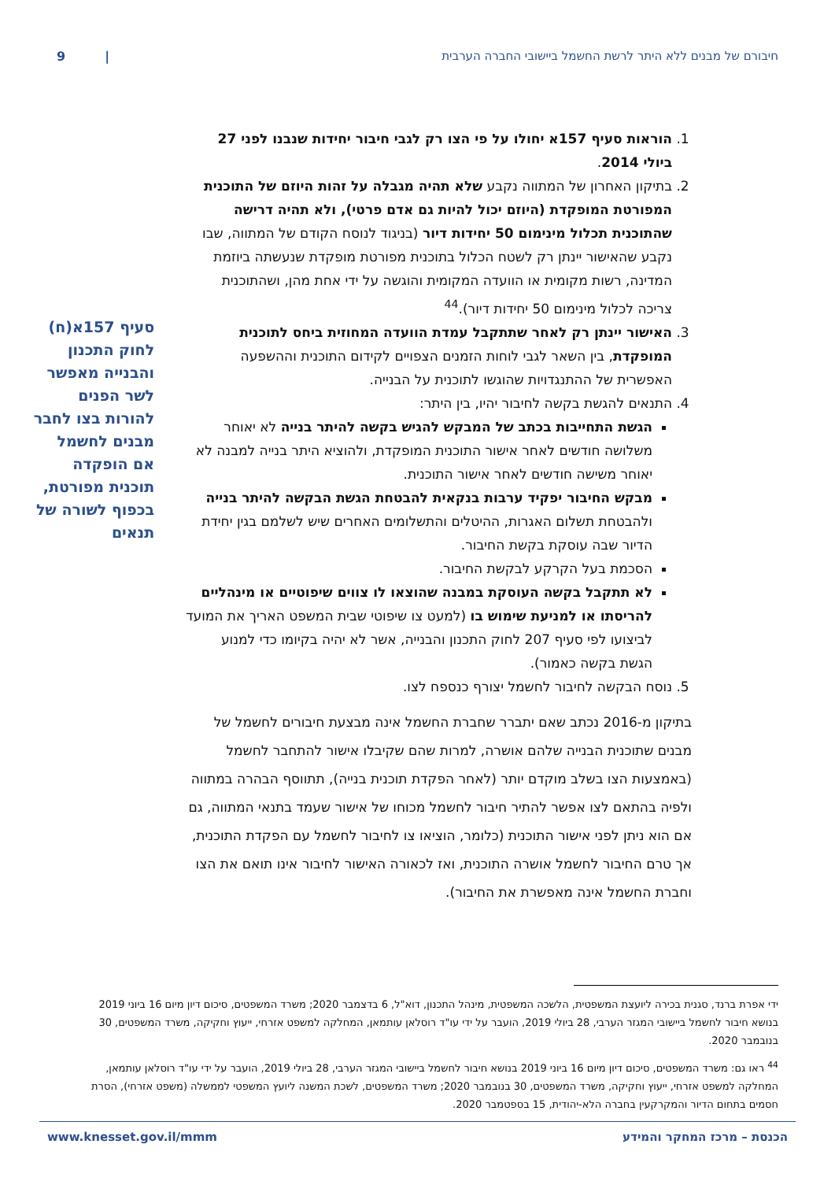חיבורם של מבנים ללא היתר לרשת החשמל ביישובי החברה הערבית | 9
1. הוראות סעיף 157א יחולו על פי הצו רק לגבי חיבור יחידות שנבנו לפני 27 ביולי 2014.
2. בתיקון האחרון של המתווה נקבע שלא תהיה מגבלה על זהות היוזם של התוכנית המפורטת המופקדת (היוזם יכול להיות גם אדם פרטי), ולא תהיה דרישה שהתוכנית תכלול מינימום 50 יחידות דיור (בניגוד לנוסח הקודם של המתווה, שבו נקבע שהאישור יינתן רק לשטח הכלול בתוכנית מפורטת מופקדת שנעשתה ביוזמת המדינה, רשות מקומית או הוועדה המקומית והוגשה על ידי אחת מהן, ושהתוכנית צריכה לכלול מינימום 50 יחידות דיור).<sup>44</sup>
3. האישור יינתן רק לאחר שתתקבל עמדת הוועדה המחוזית ביחס לתוכנית המופקדת, בין השאר לגבי לוחות הזמנים הצפויים לקידום התוכנית וההשפעה האפשרית של ההתנגדויות שהוגשו לתוכנית על הבנייה.
4. התנאים להגשת בקשה לחיבור יהיו, בין היתר:
הגשת התחייבות בכתב של המבקש להגיש בקשה להיתר בנייה לא יאוחר משלושה חודשים לאחר אישור התוכנית המופקדת, ולהוציא היתר בנייה למבנה לא יאוחר משישה חודשים לאחר אישור התוכנית.
מבקש החיבור יפקיד ערבות בנקאית להבטחת הגשת הבקשה להיתר בנייה ולהבטחת תשלום האגרות, ההיטלים והתשלומים האחרים שיש לשלמם בגין יחידת הדיור שבה עוסקת בקשת החיבור.
הסכמת בעל הקרקע לבקשת החיבור.
לא תתקבל בקשה העוסקת במבנה שהוצאו לו צווים שיפוטיים או מינהליים להריסתו או למניעת שימוש בו (למעט צו שיפוטי שבית המשפט האריך את המועד לביצועו לפי סעיף 207 לחוק התכנון והבנייה, אשר לא יהיה בקיומו כדי למנוע הגשת בקשה כאמור).
5. נוסח הבקשה לחיבור לחשמל יצורף כנספח לצו.
בתיקון מ-2016 נכתב שאם יתברר שחברת החשמל אינה מבצעת חיבורים לחשמל של מבנים שתוכנית הבנייה שלהם אושרה, למרות שהם שקיבלו אישור להתחבר לחשמל (באמצעות הצו בשלב מוקדם יותר (לאחר הפקדת תוכנית בנייה), תתווסף הבהרה במתווה ולפיה בהתאם לצו אפשר להתיר חיבור לחשמל מכוחו של אישור שעמד בתנאי המתווה, גם אם הוא ניתן לפני אישור התוכנית (כלומר, הוציאו צו לחיבור לחשמל עם הפקדת התוכנית, אך טרם החיבור לחשמל אושרה התוכנית, ואז לכאורה האישור לחיבור אינו תואם את הצו וחברת החשמל אינה מאפשרת את החיבור).
סעיף 157א(ח) לחוק התכנון והבנייה מאפשר לשר הפנים להורות בצו לחבר מבנים לחשמל אם הופקדה תוכנית מפורטת, בכפוף לשורה של תנאים
ידי אפרת ברנד, סגנית בכירה ליועצת המשפטית, הלשכה המשפטית, מינהל התכנון, דוא"ל, 6 בדצמבר 2020; משרד המשפטים, סיכום דיון מיום 16 ביוני 2019 בנושא חיבור לחשמל ביישובי המגזר הערבי, 28 ביולי 2019, הועבר על ידי עו"ד רוסלאן עותמאן, המחלקה למשפט אזרחי, ייעוץ וחקיקה, משרד המשפטים, 30 בנובמבר 2020.
<sup>44</sup> ראו גם: משרד המשפטים, סיכום דיון מיום 16 ביוני 2019 בנושא חיבור לחשמל ביישובי המגזר הערבי, 28 ביולי 2019, הועבר על ידי עו"ד רוסלאן עותמאן, המחלקה למשפט אזרחי, ייעוץ וחקיקה, משרד המשפטים, 30 בנובמבר 2020; משרד המשפטים, לשכת המשנה ליועץ המשפטי לממשלה (משפט אזרחי), הסרת חסמים בתחום הדיור והמקרקעין בחברה הלא-יהודית, 15 בספטמבר 2020.
הכנסת – מרכז המחקר והמידע www.knesset.gov.il/mmm